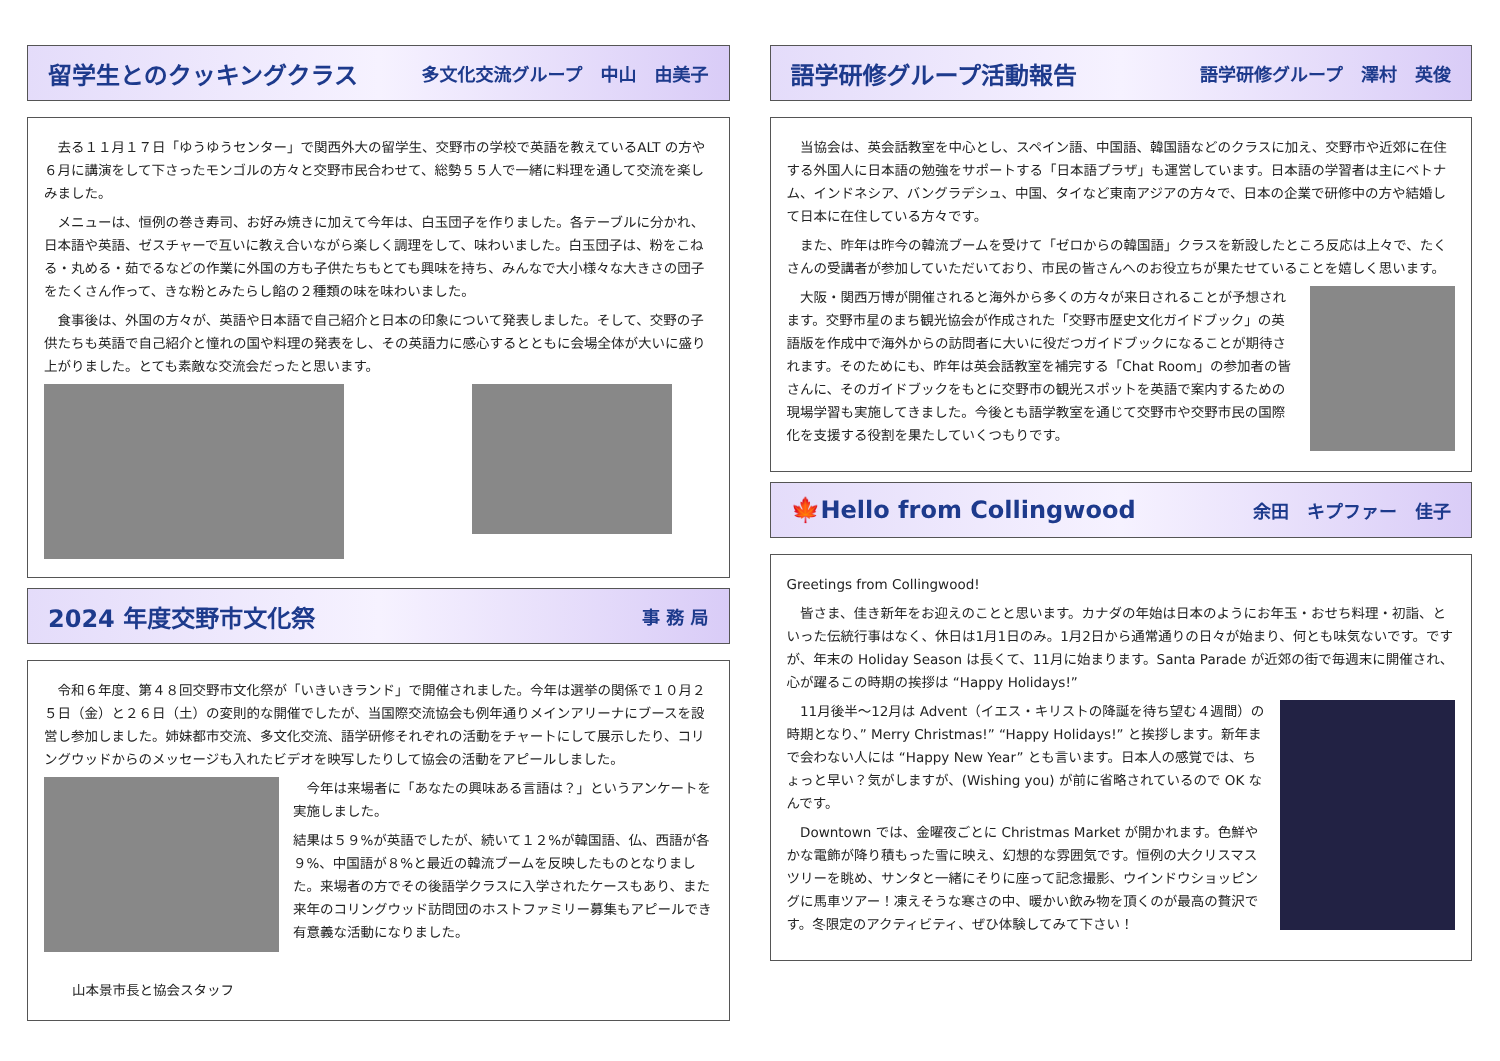留学生とのクッキングクラス 多文化交流グループ　中山　由美子
去る１１月１７日「ゆうゆうセンター」で関西外大の留学生、交野市の学校で英語を教えているALT の方や６月に講演をして下さったモンゴルの方々と交野市民合わせて、総勢５５人で一緒に料理を通して交流を楽しみました。
メニューは、恒例の巻き寿司、お好み焼きに加えて今年は、白玉団子を作りました。各テーブルに分かれ、日本語や英語、ゼスチャーで互いに教え合いながら楽しく調理をして、味わいました。白玉団子は、粉をこねる・丸める・茹でるなどの作業に外国の方も子供たちもとても興味を持ち、みんなで大小様々な大きさの団子をたくさん作って、きな粉とみたらし餡の２種類の味を味わいました。
食事後は、外国の方々が、英語や日本語で自己紹介と日本の印象について発表しました。そして、交野の子供たちも英語で自己紹介と憧れの国や料理の発表をし、その英語力に感心するとともに会場全体が大いに盛り上がりました。とても素敵な交流会だったと思います。
2024 年度交野市文化祭 事 務 局
令和６年度、第４８回交野市文化祭が「いきいきランド」で開催されました。今年は選挙の関係で１０月２５日（金）と２６日（土）の変則的な開催でしたが、当国際交流協会も例年通りメインアリーナにブースを設営し参加しました。姉妹都市交流、多文化交流、語学研修それぞれの活動をチャートにして展示したり、コリングウッドからのメッセージも入れたビデオを映写したりして協会の活動をアピールしました。
山本景市長と協会スタッフ
今年は来場者に「あなたの興味ある言語は？」というアンケートを実施しました。
結果は５９%が英語でしたが、続いて１２%が韓国語、仏、西語が各９%、中国語が８%と最近の韓流ブームを反映したものとなりました。来場者の方でその後語学クラスに入学されたケースもあり、また来年のコリングウッド訪問団のホストファミリー募集もアピールでき有意義な活動になりました。
語学研修グループ活動報告 語学研修グループ　澤村　英俊
当協会は、英会話教室を中心とし、スペイン語、中国語、韓国語などのクラスに加え、交野市や近郊に在住する外国人に日本語の勉強をサポートする「日本語プラザ」も運営しています。日本語の学習者は主にベトナム、インドネシア、バングラデシュ、中国、タイなど東南アジアの方々で、日本の企業で研修中の方や結婚して日本に在住している方々です。
また、昨年は昨今の韓流ブームを受けて「ゼロからの韓国語」クラスを新設したところ反応は上々で、たくさんの受講者が参加していただいており、市民の皆さんへのお役立ちが果たせていることを嬉しく思います。
大阪・関西万博が開催されると海外から多くの方々が来日されることが予想されます。交野市星のまち観光協会が作成された「交野市歴史文化ガイドブック」の英語版を作成中で海外からの訪問者に大いに役だつガイドブックになることが期待されます。そのためにも、昨年は英会話教室を補完する「Chat Room」の参加者の皆さんに、そのガイドブックをもとに交野市の観光スポットを英語で案内するための現場学習も実施してきました。今後とも語学教室を通じて交野市や交野市民の国際化を支援する役割を果たしていくつもりです。
🍁Hello from Collingwood 余田　キプファー　佳子
Greetings from Collingwood!
皆さま、佳き新年をお迎えのことと思います。カナダの年始は日本のようにお年玉・おせち料理・初詣、といった伝統行事はなく、休日は1月1日のみ。1月2日から通常通りの日々が始まり、何とも味気ないです。ですが、年末の Holiday Season は長くて、11月に始まります。Santa Parade が近郊の街で毎週末に開催され、心が躍るこの時期の挨拶は “Happy Holidays!”
11月後半～12月は Advent（イエス・キリストの降誕を待ち望む４週間）の時期となり、” Merry Christmas!” “Happy Holidays!” と挨拶します。新年まで会わない人には “Happy New Year” とも言います。日本人の感覚では、ちょっと早い？気がしますが、(Wishing you) が前に省略されているので OK なんです。
Downtown では、金曜夜ごとに Christmas Market が開かれます。色鮮やかな電飾が降り積もった雪に映え、幻想的な雰囲気です。恒例の大クリスマスツリーを眺め、サンタと一緒にそりに座って記念撮影、ウインドウショッピングに馬車ツアー！凍えそうな寒さの中、暖かい飲み物を頂くのが最高の贅沢です。冬限定のアクティビティ、ぜひ体験してみて下さい！